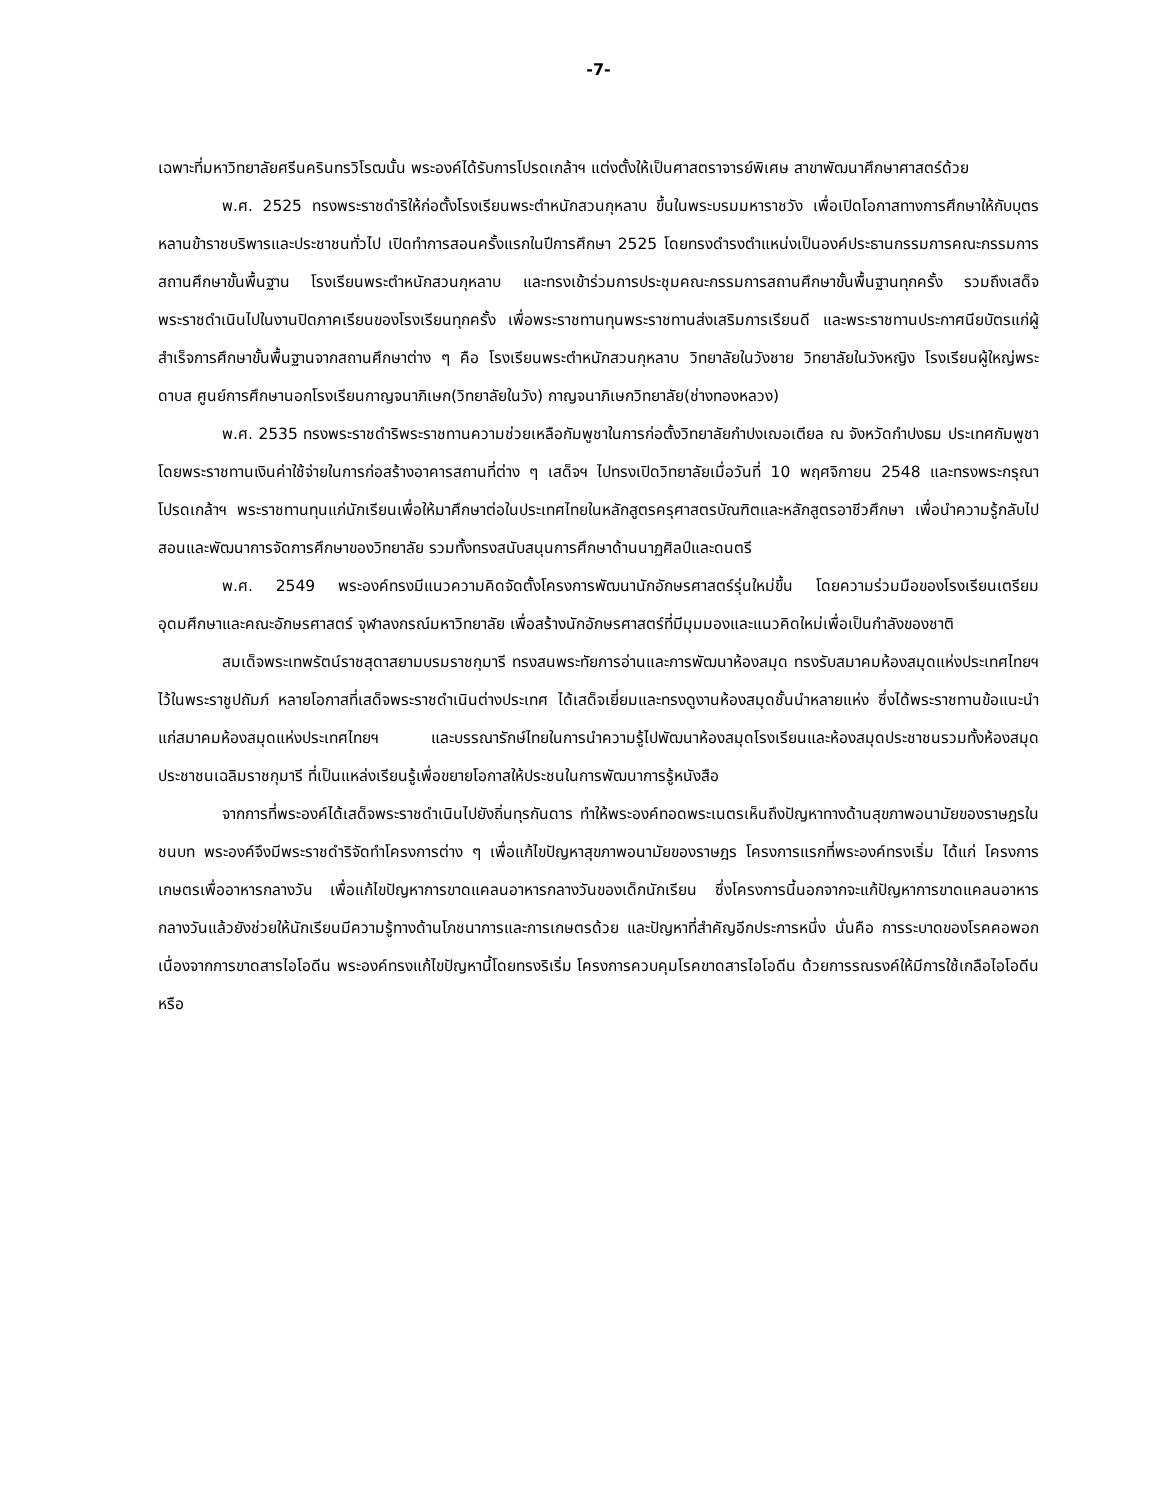-7-
เฉพาะที่มหาวิทยาลัยศรีนครินทรวิโรฒนั้น พระองค์ได้รับการโปรดเกล้าฯ แต่งตั้งให้เป็นศาสตราจารย์พิเศษ สาขาพัฒนาศึกษาศาสตร์ด้วย
พ.ศ. 2525 ทรงพระราชดำริให้ก่อตั้งโรงเรียนพระตำหนักสวนกุหลาบ ขึ้นในพระบรมมหาราชวัง เพื่อเปิดโอกาสทางการศึกษาให้กับบุตรหลานข้าราชบริพารและประชาชนทั่วไป เปิดทำการสอนครั้งแรกในปีการศึกษา 2525 โดยทรงดำรงตำแหน่งเป็นองค์ประธานกรรมการคณะกรรมการสถานศึกษาขั้นพื้นฐาน โรงเรียนพระตำหนักสวนกุหลาบ และทรงเข้าร่วมการประชุมคณะกรรมการสถานศึกษาขั้นพื้นฐานทุกครั้ง รวมถึงเสด็จพระราชดำเนินไปในงานปิดภาคเรียนของโรงเรียนทุกครั้ง เพื่อพระราชทานทุนพระราชทานส่งเสริมการเรียนดี และพระราชทานประกาศนียบัตรแก่ผู้สำเร็จการศึกษาขั้นพื้นฐานจากสถานศึกษาต่าง ๆ คือ โรงเรียนพระตำหนักสวนกุหลาบ วิทยาลัยในวังชาย วิทยาลัยในวังหญิง โรงเรียนผู้ใหญ่พระดาบส ศูนย์การศึกษานอกโรงเรียนกาญจนาภิเษก(วิทยาลัยในวัง) กาญจนาภิเษกวิทยาลัย(ช่างทองหลวง)
พ.ศ. 2535 ทรงพระราชดำริพระราชทานความช่วยเหลือกัมพูชาในการก่อตั้งวิทยาลัยกำปงเฌอเตียล ณ จังหวัดกำปงธม ประเทศกัมพูชา โดยพระราชทานเงินค่าใช้จ่ายในการก่อสร้างอาคารสถานที่ต่าง ๆ เสด็จฯ ไปทรงเปิดวิทยาลัยเมื่อวันที่ 10 พฤศจิกายน 2548 และทรงพระกรุณาโปรดเกล้าฯ พระราชทานทุนแก่นักเรียนเพื่อให้มาศึกษาต่อในประเทศไทยในหลักสูตรครุศาสตรบัณฑิตและหลักสูตรอาชีวศึกษา เพื่อนำความรู้กลับไปสอนและพัฒนาการจัดการศึกษาของวิทยาลัย รวมทั้งทรงสนับสนุนการศึกษาด้านนาฏศิลป์และดนตรี
พ.ศ. 2549 พระองค์ทรงมีแนวความคิดจัดตั้งโครงการพัฒนานักอักษรศาสตร์รุ่นใหม่ขึ้น โดยความร่วมมือของโรงเรียนเตรียมอุดมศึกษาและคณะอักษรศาสตร์ จุฬาลงกรณ์มหาวิทยาลัย เพื่อสร้างนักอักษรศาสตร์ที่มีมุมมองและแนวคิดใหม่เพื่อเป็นกำลังของชาติ
สมเด็จพระเทพรัตน์ราชสุดาสยามบรมราชกุมารี ทรงสนพระทัยการอ่านและการพัฒนาห้องสมุด ทรงรับสมาคมห้องสมุดแห่งประเทศไทยฯ ไว้ในพระราชูปถัมภ์ หลายโอกาสที่เสด็จพระราชดำเนินต่างประเทศ ได้เสด็จเยี่ยมและทรงดูงานห้องสมุดชั้นนำหลายแห่ง ซึ่งได้พระราชทานข้อแนะนำแก่สมาคมห้องสมุดแห่งประเทศไทยฯ และบรรณารักษ์ไทยในการนำความรู้ไปพัฒนาห้องสมุดโรงเรียนและห้องสมุดประชาชนรวมทั้งห้องสมุดประชาชนเฉลิมราชกุมารี ที่เป็นแหล่งเรียนรู้เพื่อขยายโอกาสให้ประชนในการพัฒนาการรู้หนังสือ
จากการที่พระองค์ได้เสด็จพระราชดำเนินไปยังถิ่นทุรกันดาร ทำให้พระองค์ทอดพระเนตรเห็นถึงปัญหาทางด้านสุขภาพอนามัยของราษฎรในชนบท พระองค์จึงมีพระราชดำริจัดทำโครงการต่าง ๆ เพื่อแก้ไขปัญหาสุขภาพอนามัยของราษฎร โครงการแรกที่พระองค์ทรงเริ่ม ได้แก่ โครงการเกษตรเพื่ออาหารกลางวัน เพื่อแก้ไขปัญหาการขาดแคลนอาหารกลางวันของเด็กนักเรียน ซึ่งโครงการนี้นอกจากจะแก้ปัญหาการขาดแคลนอาหารกลางวันแล้วยังช่วยให้นักเรียนมีความรู้ทางด้านโภชนาการและการเกษตรด้วย และปัญหาที่สำคัญอีกประการหนึ่ง นั่นคือ การระบาดของโรคคอพอกเนื่องจากการขาดสารไอโอดีน พระองค์ทรงแก้ไขปัญหานี้โดยทรงริเริ่ม โครงการควบคุมโรคขาดสารไอโอดีน ด้วยการรณรงค์ให้มีการใช้เกลือไอโอดีนหรือ